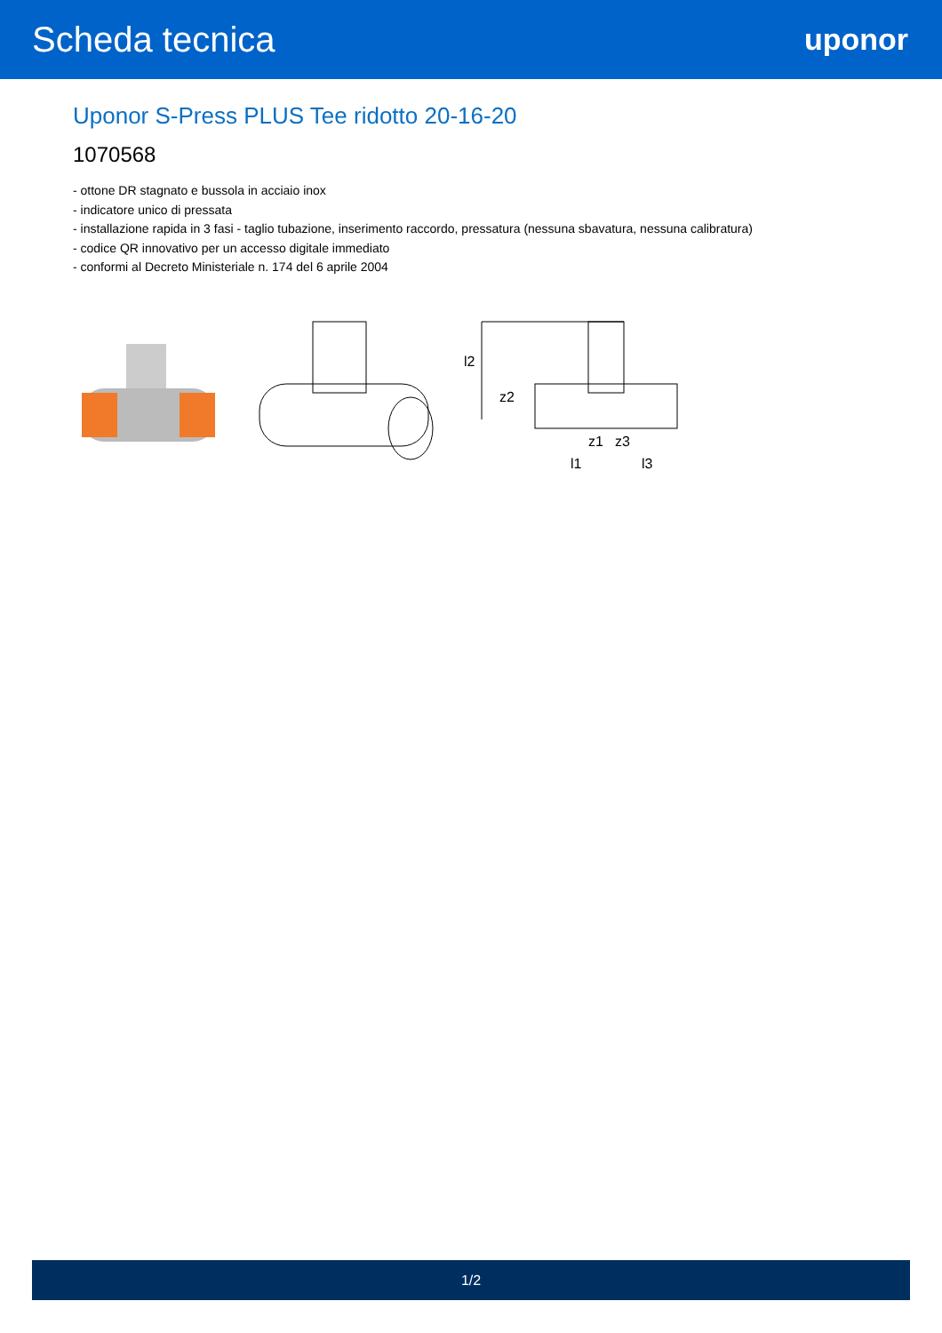Scheda tecnica
uponor
Uponor S-Press PLUS Tee ridotto 20-16-20
1070568
- ottone DR stagnato e bussola in acciaio inox
- indicatore unico di pressata
- installazione rapida in 3 fasi - taglio tubazione, inserimento raccordo, pressatura (nessuna sbavatura, nessuna calibratura)
- codice QR innovativo per un accesso digitale immediato
- conformi al Decreto Ministeriale n. 174 del 6 aprile 2004
l2
z2
z1
z3
l1
l3
1/2